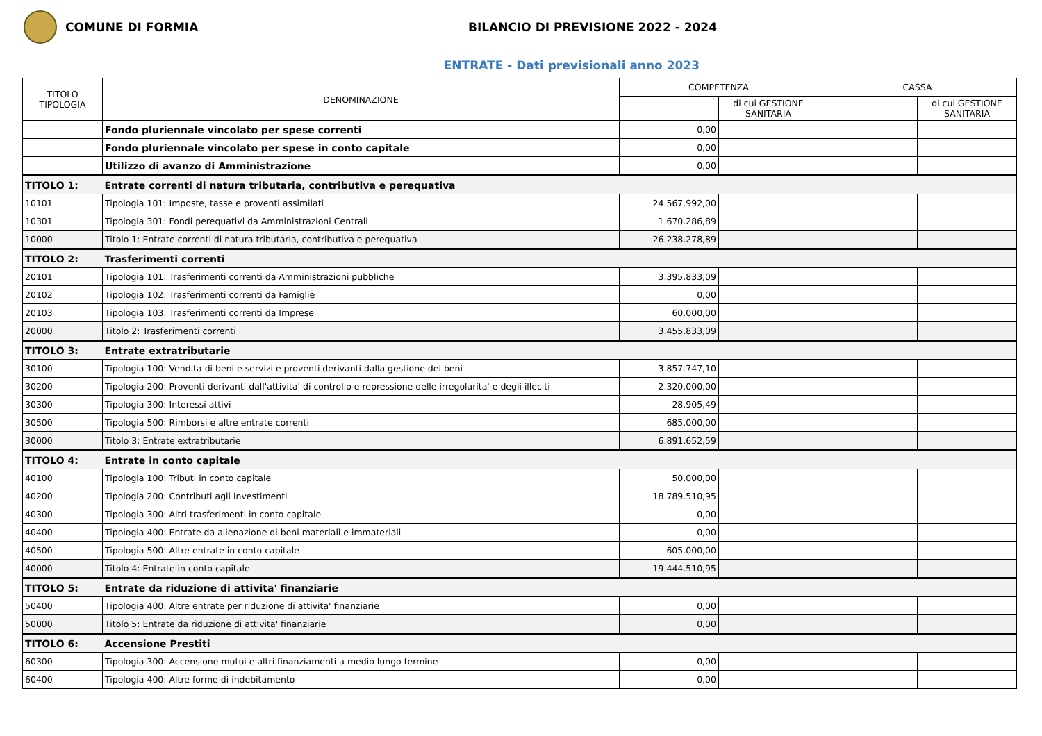COMUNE DI FORMIA
BILANCIO DI PREVISIONE 2022 - 2024
ENTRATE - Dati previsionali anno 2023
| TITOLO TIPOLOGIA | DENOMINAZIONE | COMPETENZA | | CASSA | |
| --- | --- | --- | --- | --- | --- |
| | | | di cui GESTIONE SANITARIA | | di cui GESTIONE SANITARIA |
| | Fondo pluriennale vincolato per spese correnti | 0,00 | | | |
| | Fondo pluriennale vincolato per spese in conto capitale | 0,00 | | | |
| | Utilizzo di avanzo di Amministrazione | 0,00 | | | |
| TITOLO 1: | Entrate correnti di natura tributaria, contributiva e perequativa | | | | |
| 10101 | Tipologia 101: Imposte, tasse e proventi assimilati | 24.567.992,00 | | | |
| 10301 | Tipologia 301: Fondi perequativi da Amministrazioni Centrali | 1.670.286,89 | | | |
| 10000 | Titolo 1: Entrate correnti di natura tributaria, contributiva e perequativa | 26.238.278,89 | | | |
| TITOLO 2: | Trasferimenti correnti | | | | |
| 20101 | Tipologia 101: Trasferimenti correnti da Amministrazioni pubbliche | 3.395.833,09 | | | |
| 20102 | Tipologia 102: Trasferimenti correnti da Famiglie | 0,00 | | | |
| 20103 | Tipologia 103: Trasferimenti correnti da Imprese | 60.000,00 | | | |
| 20000 | Titolo 2: Trasferimenti correnti | 3.455.833,09 | | | |
| TITOLO 3: | Entrate extratributarie | | | | |
| 30100 | Tipologia 100: Vendita di beni e servizi e proventi derivanti dalla gestione dei beni | 3.857.747,10 | | | |
| 30200 | Tipologia 200: Proventi derivanti dall'attivita' di controllo e repressione delle irregolarita' e degli illeciti | 2.320.000,00 | | | |
| 30300 | Tipologia 300: Interessi attivi | 28.905,49 | | | |
| 30500 | Tipologia 500: Rimborsi e altre entrate correnti | 685.000,00 | | | |
| 30000 | Titolo 3: Entrate extratributarie | 6.891.652,59 | | | |
| TITOLO 4: | Entrate in conto capitale | | | | |
| 40100 | Tipologia 100: Tributi in conto capitale | 50.000,00 | | | |
| 40200 | Tipologia 200: Contributi agli investimenti | 18.789.510,95 | | | |
| 40300 | Tipologia 300: Altri trasferimenti in conto capitale | 0,00 | | | |
| 40400 | Tipologia 400: Entrate da alienazione di beni materiali e immateriali | 0,00 | | | |
| 40500 | Tipologia 500: Altre entrate in conto capitale | 605.000,00 | | | |
| 40000 | Titolo 4: Entrate in conto capitale | 19.444.510,95 | | | |
| TITOLO 5: | Entrate da riduzione di attivita' finanziarie | | | | |
| 50400 | Tipologia 400: Altre entrate per riduzione di attivita' finanziarie | 0,00 | | | |
| 50000 | Titolo 5: Entrate da riduzione di attivita' finanziarie | 0,00 | | | |
| TITOLO 6: | Accensione Prestiti | | | | |
| 60300 | Tipologia 300: Accensione mutui e altri finanziamenti a medio lungo termine | 0,00 | | | |
| 60400 | Tipologia 400: Altre forme di indebitamento | 0,00 | | | |